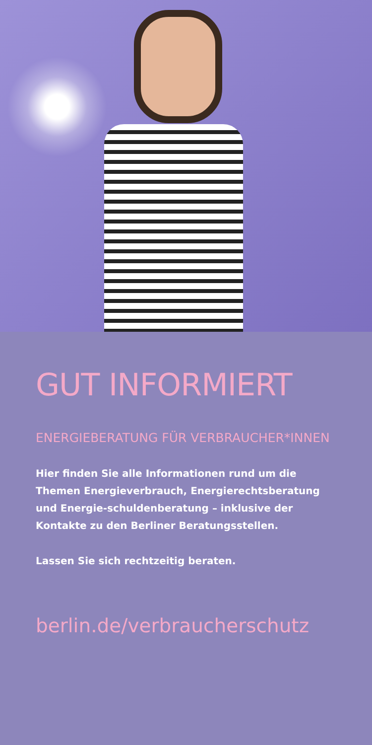GUT INFORMIERT
ENERGIEBERATUNG FÜR VERBRAUCHER*INNEN
Hier finden Sie alle Informationen rund um die Themen Energieverbrauch, Energierechtsberatung und Energie-schuldenberatung – inklusive der Kontakte zu den Berliner Beratungsstellen.
Lassen Sie sich rechtzeitig beraten.
berlin.de/verbraucherschutz